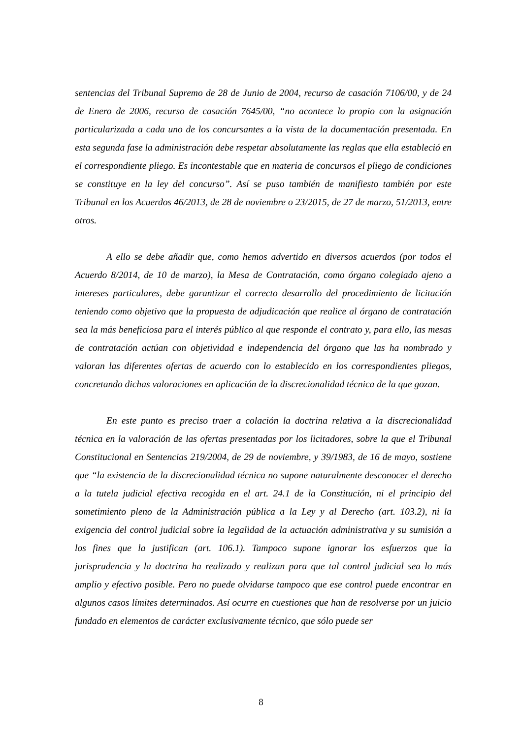sentencias del Tribunal Supremo de 28 de Junio de 2004, recurso de casación 7106/00, y de 24 de Enero de 2006, recurso de casación 7645/00, “no acontece lo propio con la asignación particularizada a cada uno de los concursantes a la vista de la documentación presentada. En esta segunda fase la administración debe respetar absolutamente las reglas que ella estableció en el correspondiente pliego. Es incontestable que en materia de concursos el pliego de condiciones se constituye en la ley del concurso”. Así se puso también de manifiesto también por este Tribunal en los Acuerdos 46/2013, de 28 de noviembre o 23/2015, de 27 de marzo, 51/2013, entre otros.
A ello se debe añadir que, como hemos advertido en diversos acuerdos (por todos el Acuerdo 8/2014, de 10 de marzo), la Mesa de Contratación, como órgano colegiado ajeno a intereses particulares, debe garantizar el correcto desarrollo del procedimiento de licitación teniendo como objetivo que la propuesta de adjudicación que realice al órgano de contratación sea la más beneficiosa para el interés público al que responde el contrato y, para ello, las mesas de contratación actúan con objetividad e independencia del órgano que las ha nombrado y valoran las diferentes ofertas de acuerdo con lo establecido en los correspondientes pliegos, concretando dichas valoraciones en aplicación de la discrecionalidad técnica de la que gozan.
En este punto es preciso traer a colación la doctrina relativa a la discrecionalidad técnica en la valoración de las ofertas presentadas por los licitadores, sobre la que el Tribunal Constitucional en Sentencias 219/2004, de 29 de noviembre, y 39/1983, de 16 de mayo, sostiene que “la existencia de la discrecionalidad técnica no supone naturalmente desconocer el derecho a la tutela judicial efectiva recogida en el art. 24.1 de la Constitución, ni el principio del sometimiento pleno de la Administración pública a la Ley y al Derecho (art. 103.2), ni la exigencia del control judicial sobre la legalidad de la actuación administrativa y su sumisión a los fines que la justifican (art. 106.1). Tampoco supone ignorar los esfuerzos que la jurisprudencia y la doctrina ha realizado y realizan para que tal control judicial sea lo más amplio y efectivo posible. Pero no puede olvidarse tampoco que ese control puede encontrar en algunos casos límites determinados. Así ocurre en cuestiones que han de resolverse por un juicio fundado en elementos de carácter exclusivamente técnico, que sólo puede ser
8